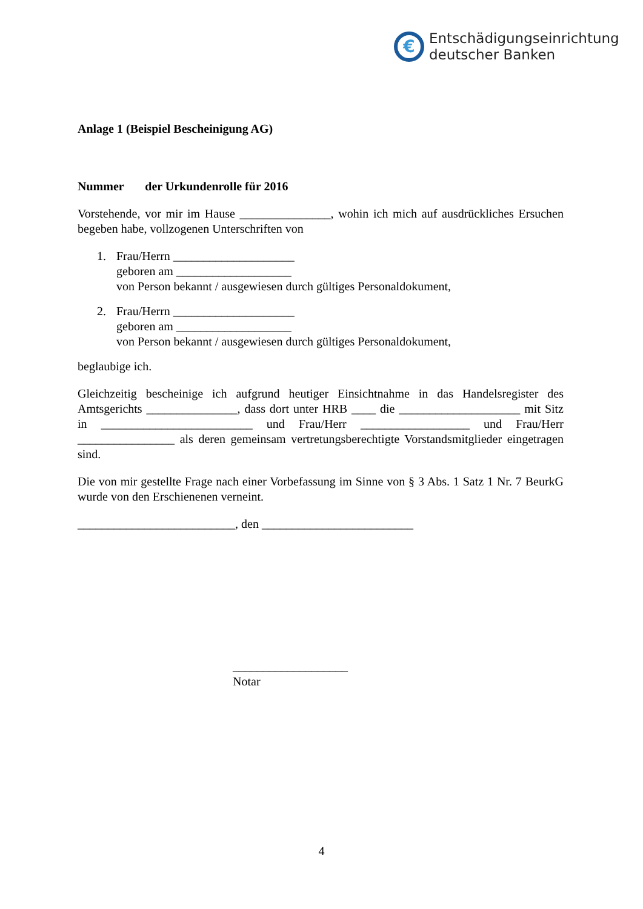€
Entschädigungseinrichtung
deutscher Banken
Anlage 1 (Beispiel Bescheinigung AG)
Nummer der Urkundenrolle für 2016
Vorstehende, vor mir im Hause _______________, wohin ich mich auf ausdrückliches Ersuchen begeben habe, vollzogenen Unterschriften von
1. Frau/Herrn ____________________
geboren am ___________________
von Person bekannt / ausgewiesen durch gültiges Personaldokument,
2. Frau/Herrn ____________________
geboren am ___________________
von Person bekannt / ausgewiesen durch gültiges Personaldokument,
beglaubige ich.
Gleichzeitig bescheinige ich aufgrund heutiger Einsichtnahme in das Handelsregister des Amtsgerichts _______________, dass dort unter HRB ____ die ____________________ mit Sitz in _________________________ und Frau/Herr __________________ und Frau/Herr ________________ als deren gemeinsam vertretungsberechtigte Vorstandsmitglieder eingetragen sind.
Die von mir gestellte Frage nach einer Vorbefassung im Sinne von § 3 Abs. 1 Satz 1 Nr. 7 BeurkG wurde von den Erschienenen verneint.
__________________________, den _________________________
___________________
Notar
4